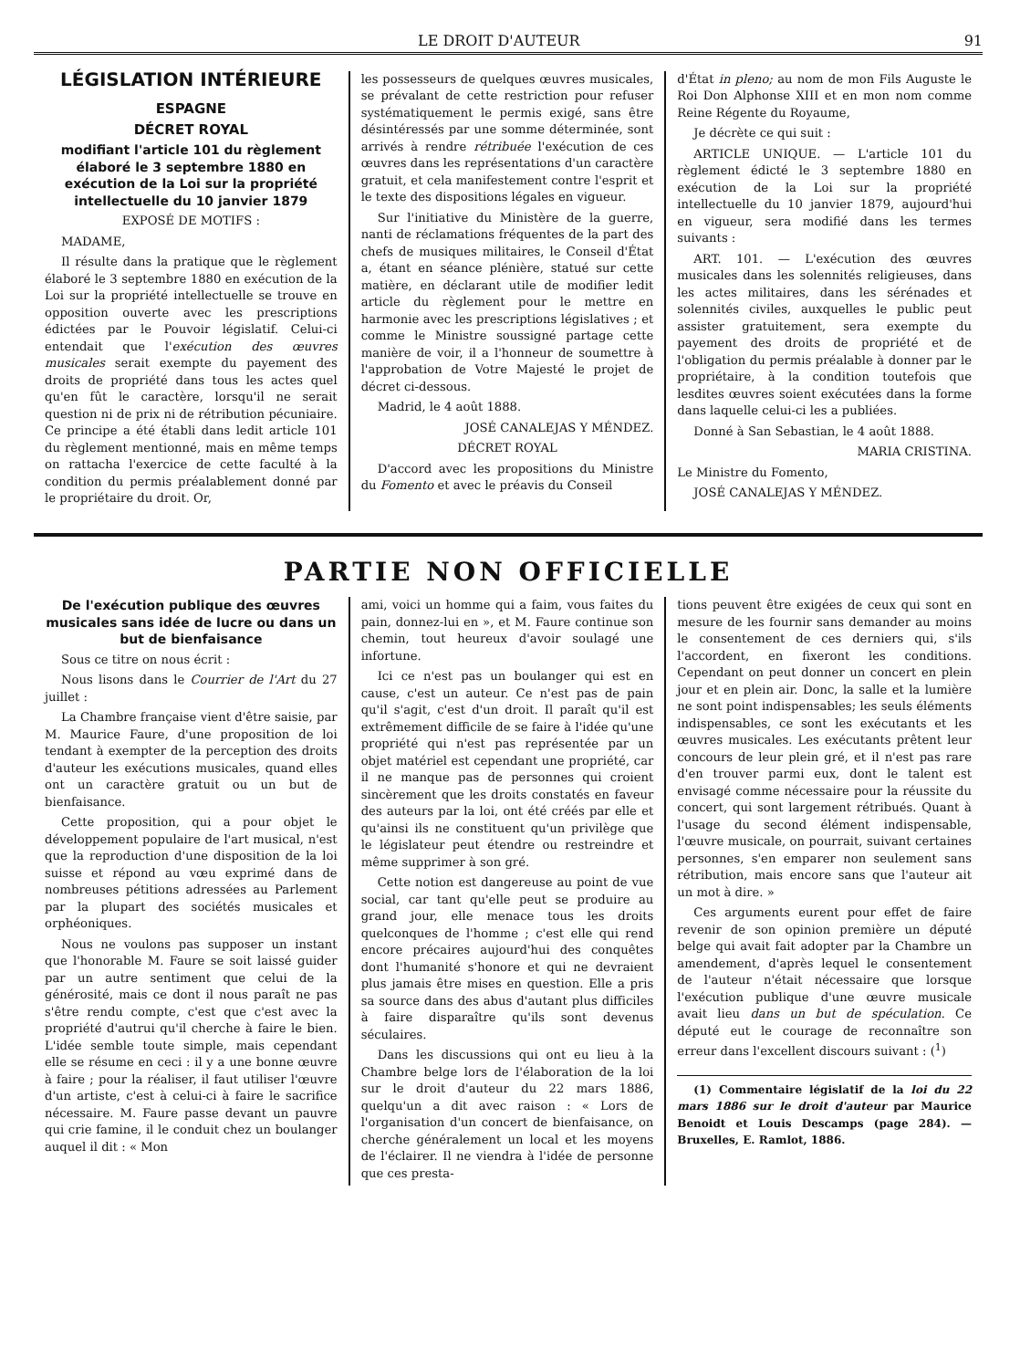LE DROIT D'AUTEUR 91
LÉGISLATION INTÉRIEURE
ESPAGNE
DÉCRET ROYAL
modifiant l'article 101 du règlement élaboré le 3 septembre 1880 en exécution de la Loi sur la propriété intellectuelle du 10 janvier 1879
EXPOSÉ DE MOTIFS :
MADAME,
Il résulte dans la pratique que le règlement élaboré le 3 septembre 1880 en exécution de la Loi sur la propriété intellectuelle se trouve en opposition ouverte avec les prescriptions édictées par le Pouvoir législatif. Celui-ci entendait que l'exécution des œuvres musicales serait exempte du payement des droits de propriété dans tous les actes quel qu'en fût le caractère, lorsqu'il ne serait question ni de prix ni de rétribution pécuniaire. Ce principe a été établi dans ledit article 101 du règlement mentionné, mais en même temps on rattacha l'exercice de cette faculté à la condition du permis préalablement donné par le propriétaire du droit. Or,
les possesseurs de quelques œuvres musicales, se prévalant de cette restriction pour refuser systématiquement le permis exigé, sans être désintéressés par une somme déterminée, sont arrivés à rendre rétribuée l'exécution de ces œuvres dans les représentations d'un caractère gratuit, et cela manifestement contre l'esprit et le texte des dispositions légales en vigueur.
Sur l'initiative du Ministère de la guerre, nanti de réclamations fréquentes de la part des chefs de musiques militaires, le Conseil d'État a, étant en séance plénière, statué sur cette matière, en déclarant utile de modifier ledit article du règlement pour le mettre en harmonie avec les prescriptions législatives ; et comme le Ministre soussigné partage cette manière de voir, il a l'honneur de soumettre à l'approbation de Votre Majesté le projet de décret ci-dessous.
Madrid, le 4 août 1888.
JOSÉ CANALEJAS Y MÉNDEZ.
DÉCRET ROYAL
D'accord avec les propositions du Ministre du Fomento et avec le préavis du Conseil
d'État in pleno; au nom de mon Fils Auguste le Roi Don Alphonse XIII et en mon nom comme Reine Régente du Royaume,
Je décrète ce qui suit :
ARTICLE UNIQUE. — L'article 101 du règlement édicté le 3 septembre 1880 en exécution de la Loi sur la propriété intellectuelle du 10 janvier 1879, aujourd'hui en vigueur, sera modifié dans les termes suivants :
ART. 101. — L'exécution des œuvres musicales dans les solennités religieuses, dans les actes militaires, dans les sérénades et solennités civiles, auxquelles le public peut assister gratuitement, sera exempte du payement des droits de propriété et de l'obligation du permis préalable à donner par le propriétaire, à la condition toutefois que lesdites œuvres soient exécutées dans la forme dans laquelle celui-ci les a publiées.
Donné à San Sebastian, le 4 août 1888.
MARIA CRISTINA.
Le Ministre du Fomento,
JOSÉ CANALEJAS Y MÉNDEZ.
PARTIE NON OFFICIELLE
De l'exécution publique des œuvres musicales sans idée de lucre ou dans un but de bienfaisance
Sous ce titre on nous écrit :
Nous lisons dans le Courrier de l'Art du 27 juillet :
La Chambre française vient d'être saisie, par M. Maurice Faure, d'une proposition de loi tendant à exempter de la perception des droits d'auteur les exécutions musicales, quand elles ont un caractère gratuit ou un but de bienfaisance.
Cette proposition, qui a pour objet le développement populaire de l'art musical, n'est que la reproduction d'une disposition de la loi suisse et répond au vœu exprimé dans de nombreuses pétitions adressées au Parlement par la plupart des sociétés musicales et orphéoniques.
Nous ne voulons pas supposer un instant que l'honorable M. Faure se soit laissé guider par un autre sentiment que celui de la générosité, mais ce dont il nous paraît ne pas s'être rendu compte, c'est que c'est avec la propriété d'autrui qu'il cherche à faire le bien. L'idée semble toute simple, mais cependant elle se résume en ceci : il y a une bonne œuvre à faire ; pour la réaliser, il faut utiliser l'œuvre d'un artiste, c'est à celui-ci à faire le sacrifice nécessaire. M. Faure passe devant un pauvre qui crie famine, il le conduit chez un boulanger auquel il dit : « Mon
ami, voici un homme qui a faim, vous faites du pain, donnez-lui en », et M. Faure continue son chemin, tout heureux d'avoir soulagé une infortune.
Ici ce n'est pas un boulanger qui est en cause, c'est un auteur. Ce n'est pas de pain qu'il s'agit, c'est d'un droit. Il paraît qu'il est extrêmement difficile de se faire à l'idée qu'une propriété qui n'est pas représentée par un objet matériel est cependant une propriété, car il ne manque pas de personnes qui croient sincèrement que les droits constatés en faveur des auteurs par la loi, ont été créés par elle et qu'ainsi ils ne constituent qu'un privilège que le législateur peut étendre ou restreindre et même supprimer à son gré.
Cette notion est dangereuse au point de vue social, car tant qu'elle peut se produire au grand jour, elle menace tous les droits quelconques de l'homme ; c'est elle qui rend encore précaires aujourd'hui des conquêtes dont l'humanité s'honore et qui ne devraient plus jamais être mises en question. Elle a pris sa source dans des abus d'autant plus difficiles à faire disparaître qu'ils sont devenus séculaires.
Dans les discussions qui ont eu lieu à la Chambre belge lors de l'élaboration de la loi sur le droit d'auteur du 22 mars 1886, quelqu'un a dit avec raison : « Lors de l'organisation d'un concert de bienfaisance, on cherche généralement un local et les moyens de l'éclairer. Il ne viendra à l'idée de personne que ces presta-
tions peuvent être exigées de ceux qui sont en mesure de les fournir sans demander au moins le consentement de ces derniers qui, s'ils l'accordent, en fixeront les conditions. Cependant on peut donner un concert en plein jour et en plein air. Donc, la salle et la lumière ne sont point indispensables; les seuls éléments indispensables, ce sont les exécutants et les œuvres musicales. Les exécutants prêtent leur concours de leur plein gré, et il n'est pas rare d'en trouver parmi eux, dont le talent est envisagé comme nécessaire pour la réussite du concert, qui sont largement rétribués. Quant à l'usage du second élément indispensable, l'œuvre musicale, on pourrait, suivant certaines personnes, s'en emparer non seulement sans rétribution, mais encore sans que l'auteur ait un mot à dire. »
Ces arguments eurent pour effet de faire revenir de son opinion première un député belge qui avait fait adopter par la Chambre un amendement, d'après lequel le consentement de l'auteur n'était nécessaire que lorsque l'exécution publique d'une œuvre musicale avait lieu dans un but de spéculation. Ce député eut le courage de reconnaître son erreur dans l'excellent discours suivant : (<sup>1</sup>)
(1) Commentaire législatif de la loi du 22 mars 1886 sur le droit d'auteur par Maurice Benoidt et Louis Descamps (page 284). — Bruxelles, E. Ramlot, 1886.